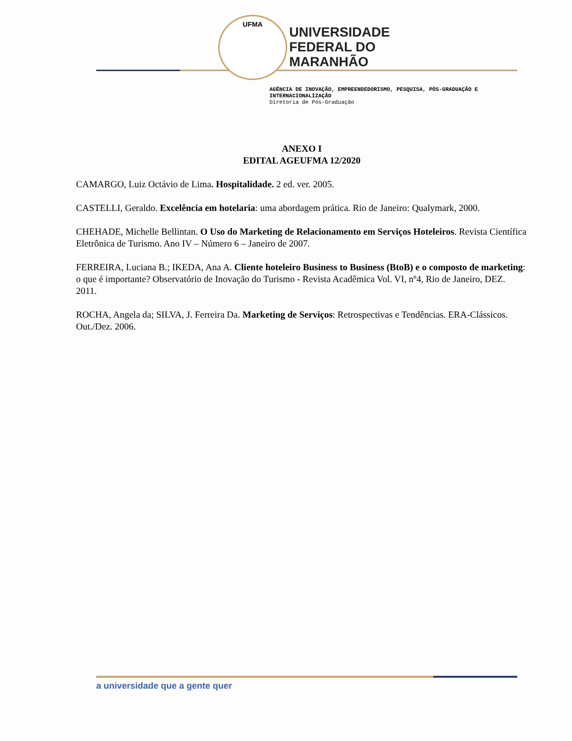UFMA
UNIVERSIDADE
FEDERAL DO
MARANHÃO
AGÊNCIA DE INOVAÇÃO, EMPREENDEDORISMO, PESQUISA, PÓS-GRADUAÇÃO E INTERNACIONALIZAÇÃO
Diretoria de Pós-Graduação
ANEXO I
EDITAL AGEUFMA 12/2020
CAMARGO, Luiz Octávio de Lima. Hospitalidade. 2 ed. ver. 2005.
CASTELLI, Geraldo. Excelência em hotelaria: uma abordagem prática. Rio de Janeiro: Qualymark, 2000.
CHEHADE, Michelle Bellintan. O Uso do Marketing de Relacionamento em Serviços Hoteleiros. Revista Científica Eletrônica de Turismo. Ano IV – Número 6 – Janeiro de 2007.
FERREIRA, Luciana B.; IKEDA, Ana A. Cliente hoteleiro Business to Business (BtoB) e o composto de marketing: o que é importante? Observatório de Inovação do Turismo - Revista Acadêmica Vol. VI, nº4, Rio de Janeiro, DEZ. 2011.
ROCHA, Angela da; SILVA, J. Ferreira Da. Marketing de Serviços: Retrospectivas e Tendências. ERA-Clássicos. Out./Dez. 2006.
a universidade que a gente quer